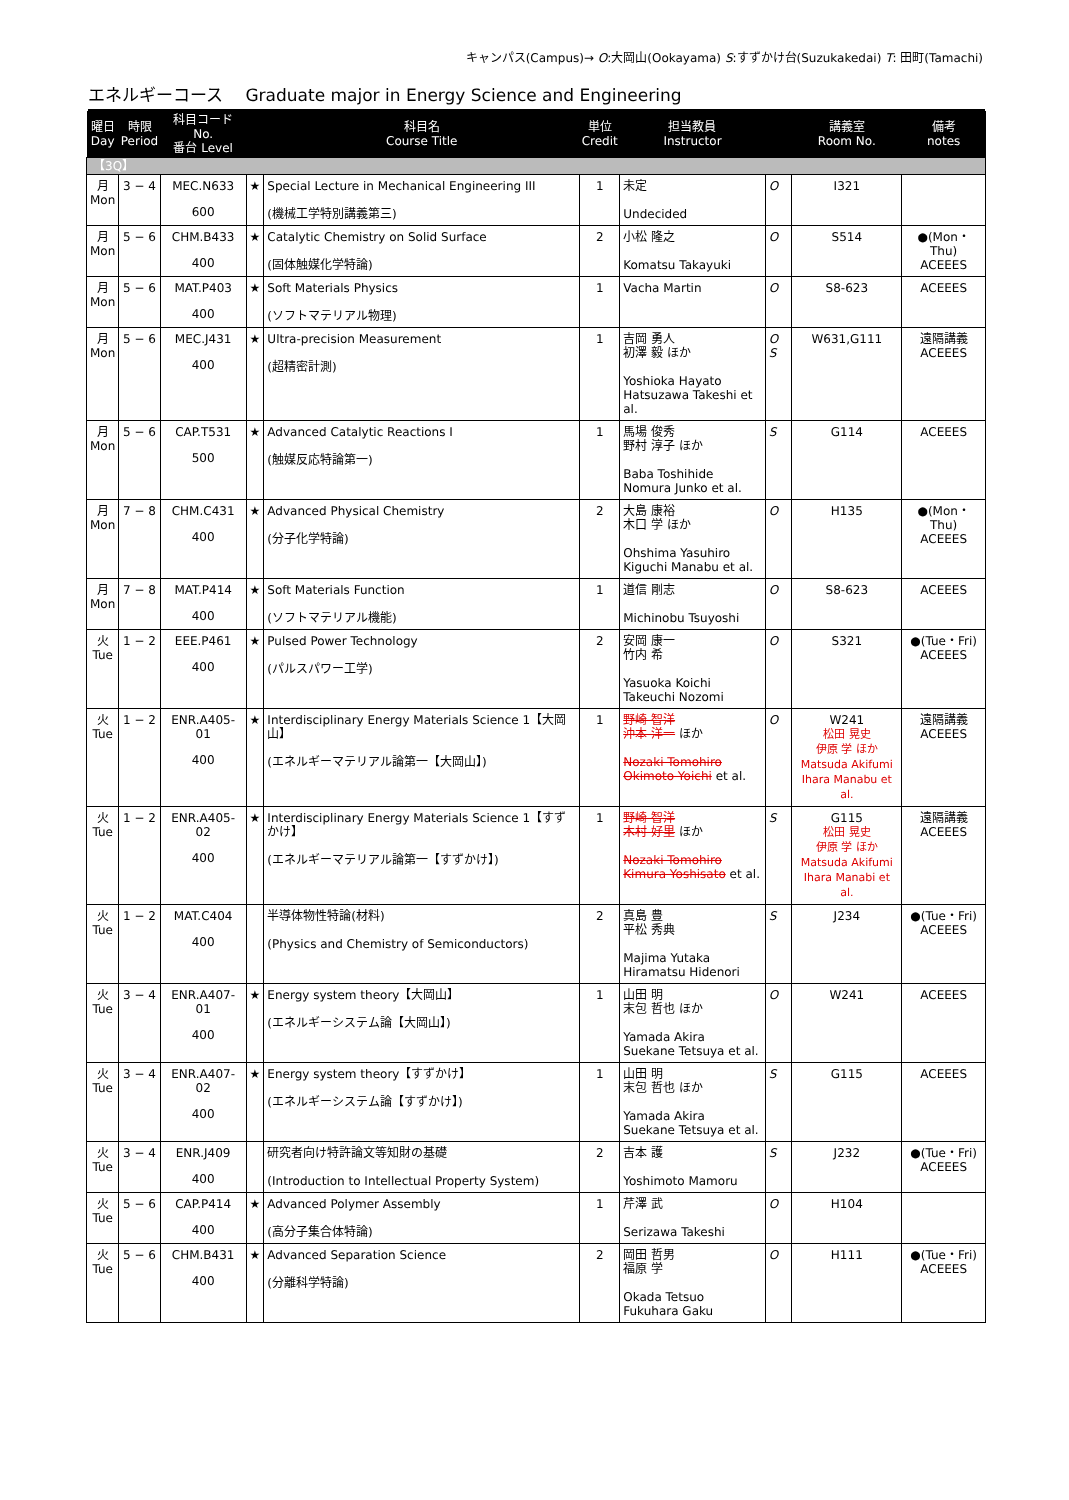キャンパス(Campus)→ O:大岡山(Ookayama) S:すずかけ台(Suzukakedai) T: 田町(Tamachi)
エネルギーコース　 Graduate major in Energy Science and Engineering
| 曜日 Day | 時限 Period | 科目コード No. 番台 Level | | 科目名 Course Title | 単位 Credit | 担当教員 Instructor | | 講義室 Room No. | 備考 notes |
| --- | --- | --- | --- | --- | --- | --- | --- | --- | --- |
| 【3Q】 | | | | | | | | | |
| 月 Mon | 3 − 4 | MEC.N633 600 | ★ | Special Lecture in Mechanical Engineering III (機械工学特別講義第三) | 1 | 未定 Undecided | O | I321 | |
| 月 Mon | 5 − 6 | CHM.B433 400 | ★ | Catalytic Chemistry on Solid Surface (固体触媒化学特論) | 2 | 小松 隆之 Komatsu Takayuki | O | S514 | ●(Mon・Thu) ACEEES |
| 月 Mon | 5 − 6 | MAT.P403 400 | ★ | Soft Materials Physics (ソフトマテリアル物理) | 1 | Vacha Martin | O | S8-623 | ACEEES |
| 月 Mon | 5 − 6 | MEC.J431 400 | ★ | Ultra-precision Measurement (超精密計測) | 1 | 吉岡 勇人 初澤 毅 ほか Yoshioka Hayato Hatsuzawa Takeshi et al. | O S | W631,G111 | 遠隔講義 ACEEES |
| 月 Mon | 5 − 6 | CAP.T531 500 | ★ | Advanced Catalytic Reactions I (触媒反応特論第一) | 1 | 馬場 俊秀 野村 淳子 ほか Baba Toshihide Nomura Junko et al. | S | G114 | ACEEES |
| 月 Mon | 7 − 8 | CHM.C431 400 | ★ | Advanced Physical Chemistry (分子化学特論) | 2 | 大島 康裕 木口 学 ほか Ohshima Yasuhiro Kiguchi Manabu et al. | O | H135 | ●(Mon・Thu) ACEEES |
| 月 Mon | 7 − 8 | MAT.P414 400 | ★ | Soft Materials Function (ソフトマテリアル機能) | 1 | 道信 剛志 Michinobu Tsuyoshi | O | S8-623 | ACEEES |
| 火 Tue | 1 − 2 | EEE.P461 400 | ★ | Pulsed Power Technology (パルスパワー工学) | 2 | 安岡 康一 竹内 希 Yasuoka Koichi Takeuchi Nozomi | O | S321 | ●(Tue・Fri) ACEEES |
| 火 Tue | 1 − 2 | ENR.A405-01 400 | ★ | Interdisciplinary Energy Materials Science 1【大岡山】 (エネルギーマテリアル論第一【大岡山】) | 1 | 野崎 智洋 沖本 洋一 ほか Nozaki Tomohiro Okimoto Yoichi et al. | O | W241 松田 晃史 伊原 学 ほか Matsuda Akifumi Ihara Manabu et al. | 遠隔講義 ACEEES |
| 火 Tue | 1 − 2 | ENR.A405-02 400 | ★ | Interdisciplinary Energy Materials Science 1【すずかけ】 (エネルギーマテリアル論第一【すずかけ】) | 1 | 野崎 智洋 木村 好里 ほか Nozaki Tomohiro Kimura Yoshisato et al. | S | G115 松田 晃史 伊原 学 ほか Matsuda Akifumi Ihara Manabi et al. | 遠隔講義 ACEEES |
| 火 Tue | 1 − 2 | MAT.C404 400 | | 半導体物性特論(材料) (Physics and Chemistry of Semiconductors) | 2 | 真島 豊 平松 秀典 Majima Yutaka Hiramatsu Hidenori | S | J234 | ●(Tue・Fri) ACEEES |
| 火 Tue | 3 − 4 | ENR.A407-01 400 | ★ | Energy system theory【大岡山】 (エネルギーシステム論【大岡山】) | 1 | 山田 明 末包 哲也 ほか Yamada Akira Suekane Tetsuya et al. | O | W241 | ACEEES |
| 火 Tue | 3 − 4 | ENR.A407-02 400 | ★ | Energy system theory【すずかけ】 (エネルギーシステム論【すずかけ】) | 1 | 山田 明 末包 哲也 ほか Yamada Akira Suekane Tetsuya et al. | S | G115 | ACEEES |
| 火 Tue | 3 − 4 | ENR.J409 400 | | 研究者向け特許論文等知財の基礎 (Introduction to Intellectual Property System) | 2 | 吉本 護 Yoshimoto Mamoru | S | J232 | ●(Tue・Fri) ACEEES |
| 火 Tue | 5 − 6 | CAP.P414 400 | ★ | Advanced Polymer Assembly (高分子集合体特論) | 1 | 芹澤 武 Serizawa Takeshi | O | H104 | |
| 火 Tue | 5 − 6 | CHM.B431 400 | ★ | Advanced Separation Science (分離科学特論) | 2 | 岡田 哲男 福原 学 Okada Tetsuo Fukuhara Gaku | O | H111 | ●(Tue・Fri) ACEEES |